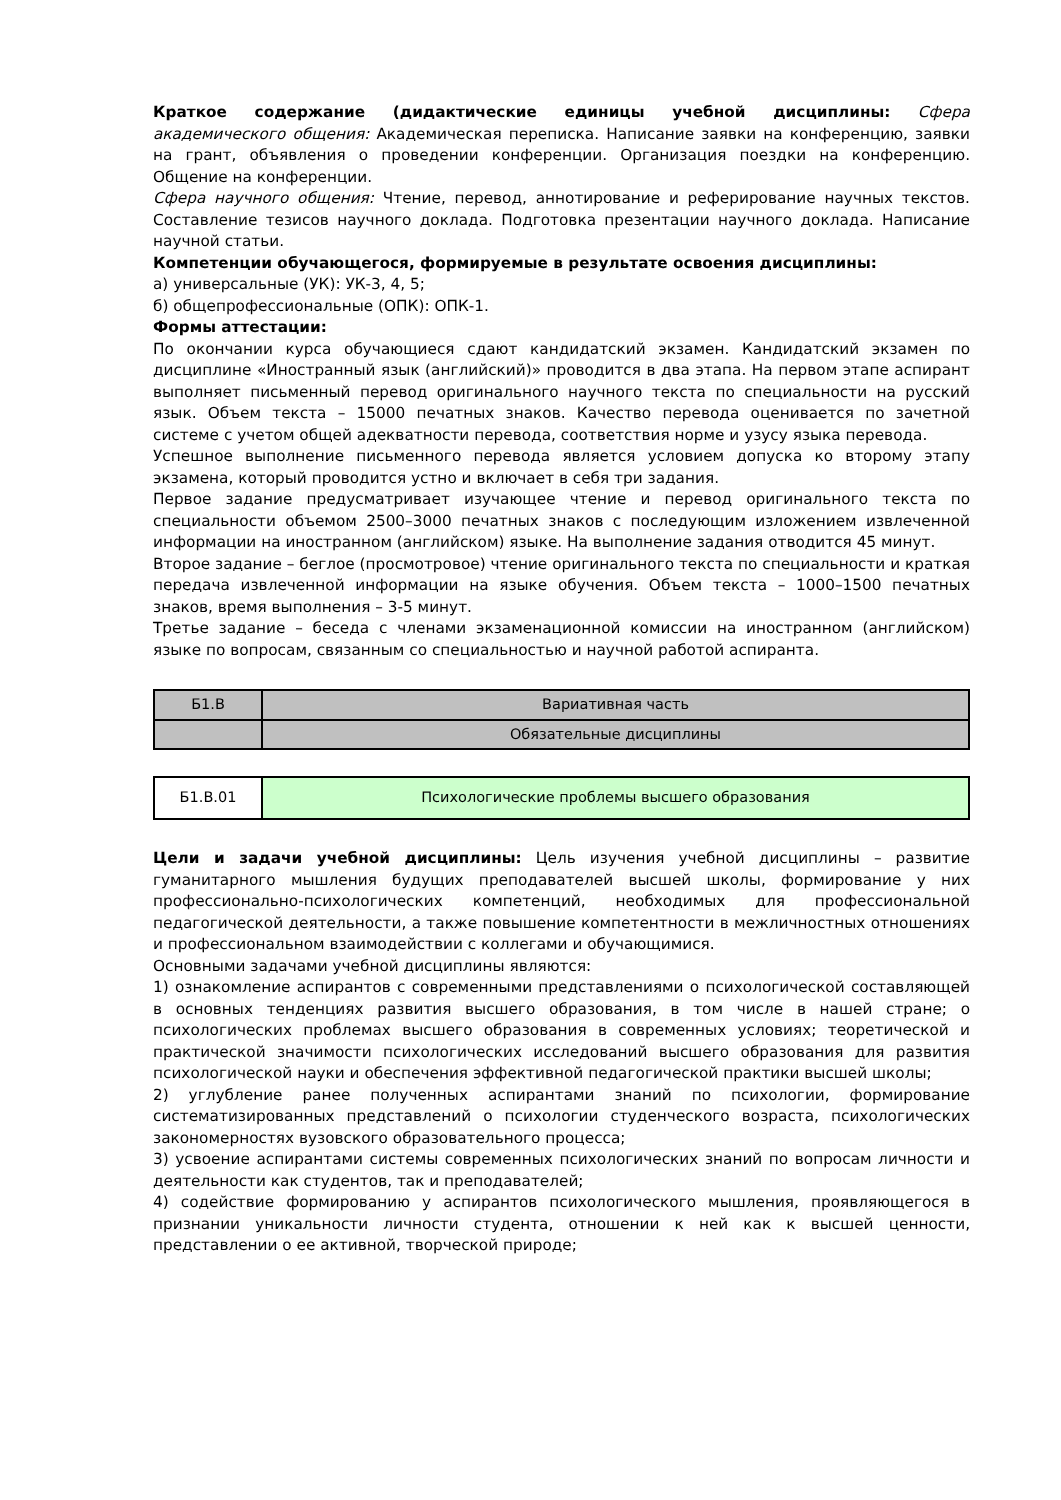Краткое содержание (дидактические единицы учебной дисциплины: Сфера академического общения: Академическая переписка. Написание заявки на конференцию, заявки на грант, объявления о проведении конференции. Организация поездки на конференцию. Общение на конференции.
Сфера научного общения: Чтение, перевод, аннотирование и реферирование научных текстов. Составление тезисов научного доклада. Подготовка презентации научного доклада. Написание научной статьи.
Компетенции обучающегося, формируемые в результате освоения дисциплины:
а) универсальные (УК): УК-3, 4, 5;
б) общепрофессиональные (ОПК): ОПК-1.
Формы аттестации:
По окончании курса обучающиеся сдают кандидатский экзамен. Кандидатский экзамен по дисциплине «Иностранный язык (английский)» проводится в два этапа. На первом этапе аспирант выполняет письменный перевод оригинального научного текста по специальности на русский язык. Объем текста – 15000 печатных знаков. Качество перевода оценивается по зачетной системе с учетом общей адекватности перевода, соответствия норме и узусу языка перевода.
Успешное выполнение письменного перевода является условием допуска ко второму этапу экзамена, который проводится устно и включает в себя три задания.
Первое задание предусматривает изучающее чтение и перевод оригинального текста по специальности объемом 2500–3000 печатных знаков с последующим изложением извлеченной информации на иностранном (английском) языке. На выполнение задания отводится 45 минут.
Второе задание – беглое (просмотровое) чтение оригинального текста по специальности и краткая передача извлеченной информации на языке обучения. Объем текста – 1000–1500 печатных знаков, время выполнения – 3-5 минут.
Третье задание – беседа с членами экзаменационной комиссии на иностранном (английском) языке по вопросам, связанным со специальностью и научной работой аспиранта.
| Б1.В | Вариативная часть |
| | Обязательные дисциплины |
| Б1.В.01 | Психологические проблемы высшего образования |
Цели и задачи учебной дисциплины: Цель изучения учебной дисциплины – развитие гуманитарного мышления будущих преподавателей высшей школы, формирование у них профессионально-психологических компетенций, необходимых для профессиональной педагогической деятельности, а также повышение компетентности в межличностных отношениях и профессиональном взаимодействии с коллегами и обучающимися.
Основными задачами учебной дисциплины являются:
1) ознакомление аспирантов с современными представлениями о психологической составляющей в основных тенденциях развития высшего образования, в том числе в нашей стране; о психологических проблемах высшего образования в современных условиях; теоретической и практической значимости психологических исследований высшего образования для развития психологической науки и обеспечения эффективной педагогической практики высшей школы;
2) углубление ранее полученных аспирантами знаний по психологии, формирование систематизированных представлений о психологии студенческого возраста, психологических закономерностях вузовского образовательного процесса;
3) усвоение аспирантами системы современных психологических знаний по вопросам личности и деятельности как студентов, так и преподавателей;
4) содействие формированию у аспирантов психологического мышления, проявляющегося в признании уникальности личности студента, отношении к ней как к высшей ценности, представлении о ее активной, творческой природе;